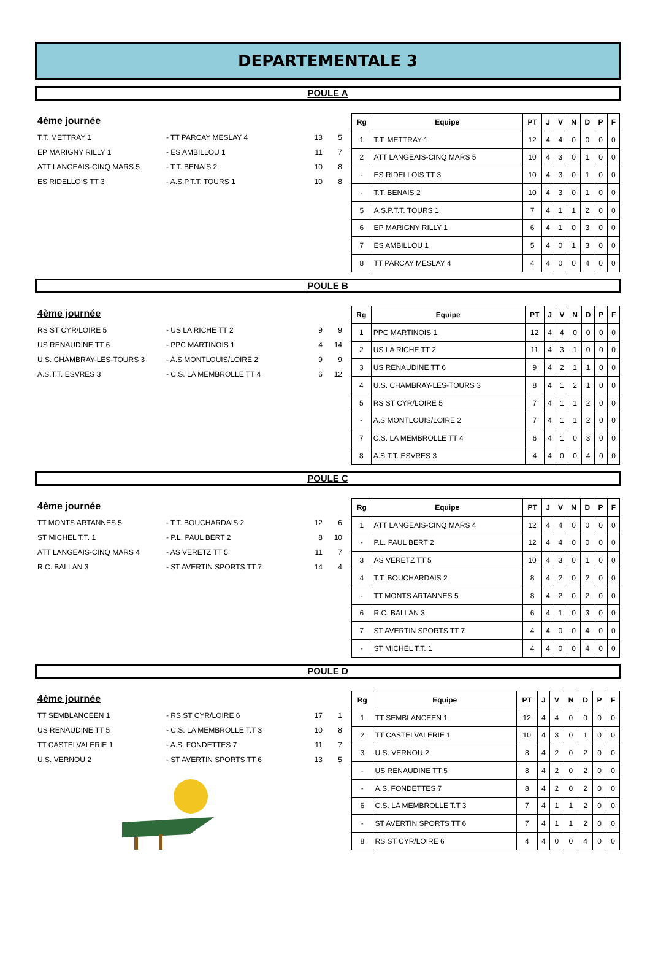DEPARTEMENTALE 3
POULE A
4ème journée
T.T. METTRAY 1 - TT PARCAY MESLAY 4 13 5
EP MARIGNY RILLY 1 - ES AMBILLOU 1 11 7
ATT LANGEAIS-CINQ MARS 5 - T.T. BENAIS 2 10 8
ES RIDELLOIS TT 3 - A.S.P.T.T. TOURS 1 10 8
| Rg | Equipe | PT | J | V | N | D | P | F |
| --- | --- | --- | --- | --- | --- | --- | --- | --- |
| 1 | T.T. METTRAY 1 | 12 | 4 | 4 | 0 | 0 | 0 | 0 |
| 2 | ATT LANGEAIS-CINQ MARS 5 | 10 | 4 | 3 | 0 | 1 | 0 | 0 |
| - | ES RIDELLOIS TT 3 | 10 | 4 | 3 | 0 | 1 | 0 | 0 |
| - | T.T. BENAIS 2 | 10 | 4 | 3 | 0 | 1 | 0 | 0 |
| 5 | A.S.P.T.T. TOURS 1 | 7 | 4 | 1 | 1 | 2 | 0 | 0 |
| 6 | EP MARIGNY RILLY 1 | 6 | 4 | 1 | 0 | 3 | 0 | 0 |
| 7 | ES AMBILLOU 1 | 5 | 4 | 0 | 1 | 3 | 0 | 0 |
| 8 | TT PARCAY MESLAY 4 | 4 | 4 | 0 | 0 | 4 | 0 | 0 |
POULE B
4ème journée
RS ST CYR/LOIRE 5 - US LA RICHE TT 2 9 9
US RENAUDINE TT 6 - PPC MARTINOIS 1 4 14
U.S. CHAMBRAY-LES-TOURS 3 - A.S MONTLOUIS/LOIRE 2 9 9
A.S.T.T. ESVRES 3 - C.S. LA MEMBROLLE TT 4 6 12
| Rg | Equipe | PT | J | V | N | D | P | F |
| --- | --- | --- | --- | --- | --- | --- | --- | --- |
| 1 | PPC MARTINOIS 1 | 12 | 4 | 4 | 0 | 0 | 0 | 0 |
| 2 | US LA RICHE TT 2 | 11 | 4 | 3 | 1 | 0 | 0 | 0 |
| 3 | US RENAUDINE TT 6 | 9 | 4 | 2 | 1 | 1 | 0 | 0 |
| 4 | U.S. CHAMBRAY-LES-TOURS 3 | 8 | 4 | 1 | 2 | 1 | 0 | 0 |
| 5 | RS ST CYR/LOIRE 5 | 7 | 4 | 1 | 1 | 2 | 0 | 0 |
| - | A.S MONTLOUIS/LOIRE 2 | 7 | 4 | 1 | 1 | 2 | 0 | 0 |
| 7 | C.S. LA MEMBROLLE TT 4 | 6 | 4 | 1 | 0 | 3 | 0 | 0 |
| 8 | A.S.T.T. ESVRES 3 | 4 | 4 | 0 | 0 | 4 | 0 | 0 |
POULE C
4ème journée
TT MONTS ARTANNES 5 - T.T. BOUCHARDAIS 2 12 6
ST MICHEL T.T. 1 - P.L. PAUL BERT 2 8 10
ATT LANGEAIS-CINQ MARS 4 - AS VERETZ TT 5 11 7
R.C. BALLAN 3 - ST AVERTIN SPORTS TT 7 14 4
| Rg | Equipe | PT | J | V | N | D | P | F |
| --- | --- | --- | --- | --- | --- | --- | --- | --- |
| 1 | ATT LANGEAIS-CINQ MARS 4 | 12 | 4 | 4 | 0 | 0 | 0 | 0 |
| - | P.L. PAUL BERT 2 | 12 | 4 | 4 | 0 | 0 | 0 | 0 |
| 3 | AS VERETZ TT 5 | 10 | 4 | 3 | 0 | 1 | 0 | 0 |
| 4 | T.T. BOUCHARDAIS 2 | 8 | 4 | 2 | 0 | 2 | 0 | 0 |
| - | TT MONTS ARTANNES 5 | 8 | 4 | 2 | 0 | 2 | 0 | 0 |
| 6 | R.C. BALLAN 3 | 6 | 4 | 1 | 0 | 3 | 0 | 0 |
| 7 | ST AVERTIN SPORTS TT 7 | 4 | 4 | 0 | 0 | 4 | 0 | 0 |
| - | ST MICHEL T.T. 1 | 4 | 4 | 0 | 0 | 4 | 0 | 0 |
POULE D
4ème journée
TT SEMBLANCEEN 1 - RS ST CYR/LOIRE 6 17 1
US RENAUDINE TT 5 - C.S. LA MEMBROLLE T.T 3 10 8
TT CASTELVALERIE 1 - A.S. FONDETTES 7 11 7
U.S. VERNOU 2 - ST AVERTIN SPORTS TT 6 13 5
| Rg | Equipe | PT | J | V | N | D | P | F |
| --- | --- | --- | --- | --- | --- | --- | --- | --- |
| 1 | TT SEMBLANCEEN 1 | 12 | 4 | 4 | 0 | 0 | 0 | 0 |
| 2 | TT CASTELVALERIE 1 | 10 | 4 | 3 | 0 | 1 | 0 | 0 |
| 3 | U.S. VERNOU 2 | 8 | 4 | 2 | 0 | 2 | 0 | 0 |
| - | US RENAUDINE TT 5 | 8 | 4 | 2 | 0 | 2 | 0 | 0 |
| - | A.S. FONDETTES 7 | 8 | 4 | 2 | 0 | 2 | 0 | 0 |
| 6 | C.S. LA MEMBROLLE T.T 3 | 7 | 4 | 1 | 1 | 2 | 0 | 0 |
| - | ST AVERTIN SPORTS TT 6 | 7 | 4 | 1 | 1 | 2 | 0 | 0 |
| 8 | RS ST CYR/LOIRE 6 | 4 | 4 | 0 | 0 | 4 | 0 | 0 |